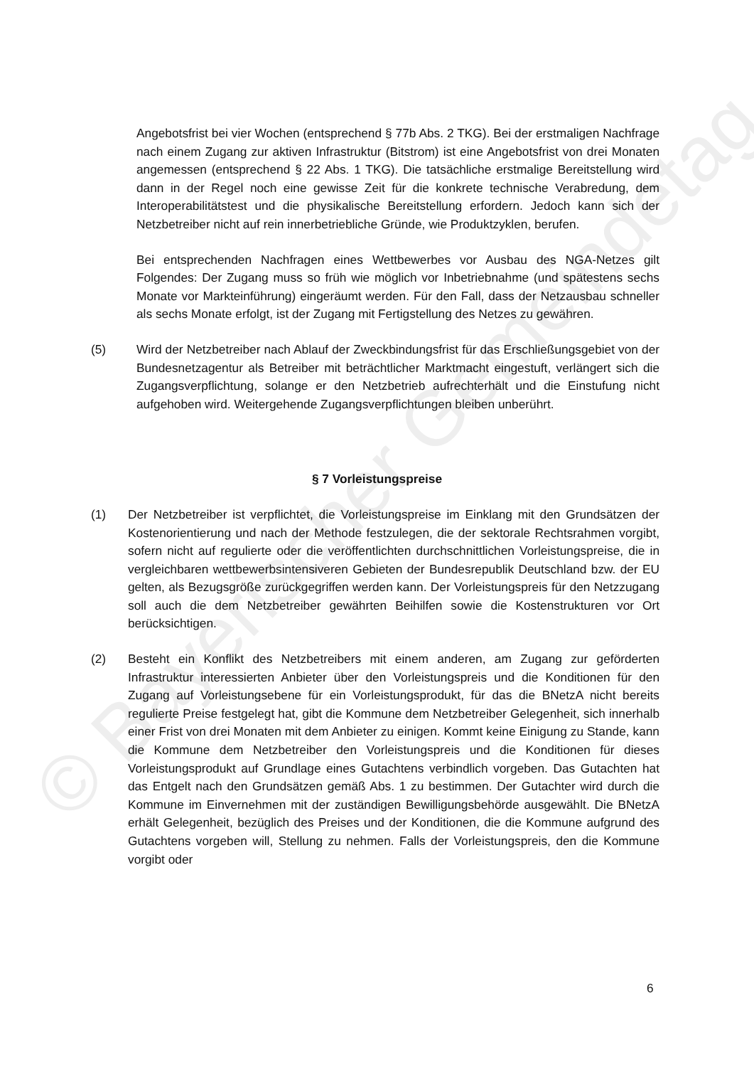© Bayerischer Gemeindetag
Angebotsfrist bei vier Wochen (entsprechend § 77b Abs. 2 TKG). Bei der erstmaligen Nachfrage nach einem Zugang zur aktiven Infrastruktur (Bitstrom) ist eine Angebotsfrist von drei Monaten angemessen (entsprechend § 22 Abs. 1 TKG). Die tatsächliche erstmalige Bereitstellung wird dann in der Regel noch eine gewisse Zeit für die konkrete technische Verabredung, dem Interoperabilitätstest und die physikalische Bereitstellung erfordern. Jedoch kann sich der Netzbetreiber nicht auf rein innerbetriebliche Gründe, wie Produktzyklen, berufen.
Bei entsprechenden Nachfragen eines Wettbewerbes vor Ausbau des NGA-Netzes gilt Folgendes: Der Zugang muss so früh wie möglich vor Inbetriebnahme (und spätestens sechs Monate vor Markteinführung) eingeräumt werden. Für den Fall, dass der Netzausbau schneller als sechs Monate erfolgt, ist der Zugang mit Fertigstellung des Netzes zu gewähren.
(5) Wird der Netzbetreiber nach Ablauf der Zweckbindungsfrist für das Erschließungsgebiet von der Bundesnetzagentur als Betreiber mit beträchtlicher Marktmacht eingestuft, verlängert sich die Zugangsverpflichtung, solange er den Netzbetrieb aufrechterhält und die Einstufung nicht aufgehoben wird. Weitergehende Zugangsverpflichtungen bleiben unberührt.
§ 7 Vorleistungspreise
(1) Der Netzbetreiber ist verpflichtet, die Vorleistungspreise im Einklang mit den Grundsätzen der Kostenorientierung und nach der Methode festzulegen, die der sektorale Rechtsrahmen vorgibt, sofern nicht auf regulierte oder die veröffentlichten durchschnittlichen Vorleistungspreise, die in vergleichbaren wettbewerbsintensiveren Gebieten der Bundesrepublik Deutschland bzw. der EU gelten, als Bezugsgröße zurückgegriffen werden kann. Der Vorleistungspreis für den Netzzugang soll auch die dem Netzbetreiber gewährten Beihilfen sowie die Kostenstrukturen vor Ort berücksichtigen.
(2) Besteht ein Konflikt des Netzbetreibers mit einem anderen, am Zugang zur geförderten Infrastruktur interessierten Anbieter über den Vorleistungspreis und die Konditionen für den Zugang auf Vorleistungsebene für ein Vorleistungsprodukt, für das die BNetzA nicht bereits regulierte Preise festgelegt hat, gibt die Kommune dem Netzbetreiber Gelegenheit, sich innerhalb einer Frist von drei Monaten mit dem Anbieter zu einigen. Kommt keine Einigung zu Stande, kann die Kommune dem Netzbetreiber den Vorleistungspreis und die Konditionen für dieses Vorleistungsprodukt auf Grundlage eines Gutachtens verbindlich vorgeben. Das Gutachten hat das Entgelt nach den Grundsätzen gemäß Abs. 1 zu bestimmen. Der Gutachter wird durch die Kommune im Einvernehmen mit der zuständigen Bewilligungsbehörde ausgewählt. Die BNetzA erhält Gelegenheit, bezüglich des Preises und der Konditionen, die die Kommune aufgrund des Gutachtens vorgeben will, Stellung zu nehmen. Falls der Vorleistungspreis, den die Kommune vorgibt oder
6